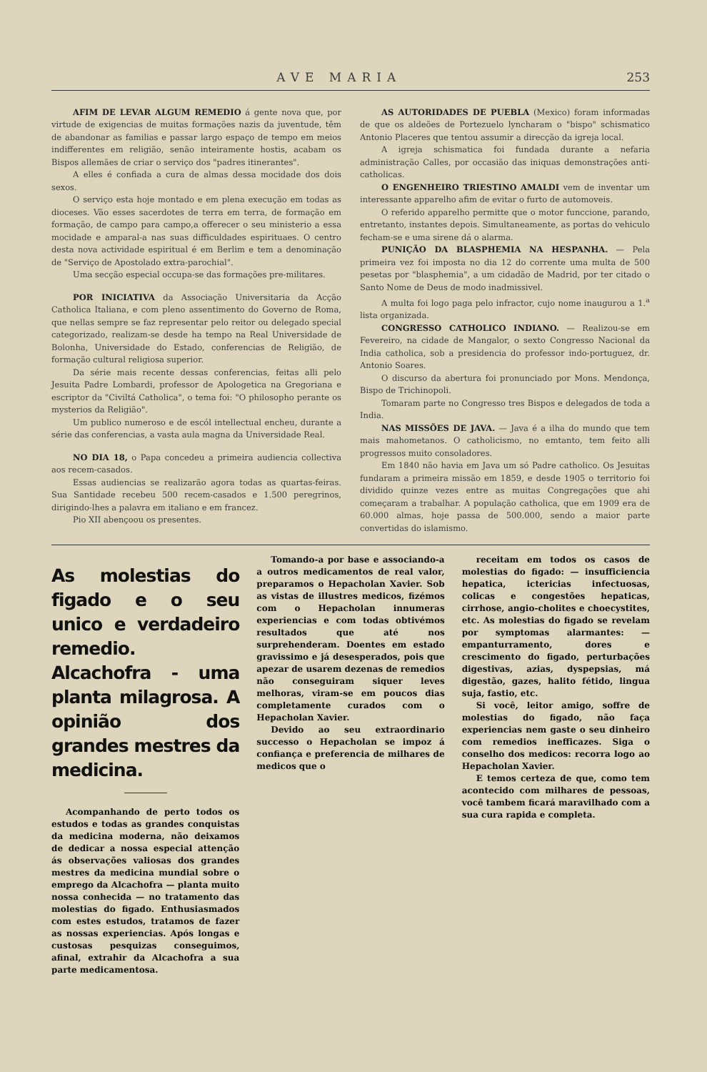AVE MARIA 253
AFIM DE LEVAR ALGUM REMEDIO á gente nova que, por virtude de exigencias de muitas formações nazis da juventude, têm de abandonar as familias e passar largo espaço de tempo em meios indifferentes em religião, senão inteiramente hostis, acabam os Bispos allemães de criar o serviço dos "padres itinerantes".
A elles é confiada a cura de almas dessa mocidade dos dois sexos.
O serviço esta hoje montado e em plena execução em todas as dioceses. Vão esses sacerdotes de terra em terra, de formação em formação, de campo para campo,a offerecer o seu ministerio a essa mocidade e amparal-a nas suas difficuldades espirituaes. O centro desta nova actividade espiritual é em Berlim e tem a denominação de "Serviço de Apostolado extra-parochial".
Uma secção especial occupa-se das formações pre-militares.
POR INICIATIVA da Associação Universitaria da Acção Catholica Italiana, e com pleno assentimento do Governo de Roma, que nellas sempre se faz representar pelo reitor ou delegado special categorizado, realizam-se desde ha tempo na Real Universidade de Bolonha, Universidade do Estado, conferencias de Religião, de formação cultural religiosa superior.
Da série mais recente dessas conferencias, feitas alli pelo Jesuita Padre Lombardi, professor de Apologetica na Gregoriana e escriptor da "Civiltá Catholica", o tema foi: "O philosopho perante os mysterios da Religião".
Um publico numeroso e de escól intellectual encheu, durante a série das conferencias, a vasta aula magna da Universidade Real.
NO DIA 18, o Papa concedeu a primeira audiencia collectiva aos recem-casados.
Essas audiencias se realizarão agora todas as quartas-feiras. Sua Santidade recebeu 500 recem-casados e 1.500 peregrinos, dirigindo-lhes a palavra em italiano e em francez.
Pio XII abençoou os presentes.
AS AUTORIDADES DE PUEBLA (Mexico) foram informadas de que os aldeões de Portezuelo lyncharam o "bispo" schismatico Antonio Placeres que tentou assumir a direcção da igreja local.
A igreja schismatica foi fundada durante a nefaria administração Calles, por occasião das iniquas demonstrações anti-catholicas.
O ENGENHEIRO TRIESTINO AMALDI vem de inventar um interessante apparelho afim de evitar o furto de automoveis.
O referido apparelho permitte que o motor funccione, parando, entretanto, instantes depois. Simultaneamente, as portas do vehiculo fecham-se e uma sirene dá o alarma.
PUNIÇÃO DA BLASPHEMIA NA HESPANHA. — Pela primeira vez foi imposta no dia 12 do corrente uma multa de 500 pesetas por "blasphemia", a um cidadão de Madrid, por ter citado o Santo Nome de Deus de modo inadmissivel.
A multa foi logo paga pelo infractor, cujo nome inaugurou a 1.<sup>a</sup> lista organizada.
CONGRESSO CATHOLICO INDIANO. — Realizou-se em Fevereiro, na cidade de Mangalor, o sexto Congresso Nacional da India catholica, sob a presidencia do professor indo-portuguez, dr. Antonio Soares.
O discurso da abertura foi pronunciado por Mons. Mendonça, Bispo de Trichinopoli.
Tomaram parte no Congresso tres Bispos e delegados de toda a India.
NAS MISSÕES DE JAVA. — Java é a ilha do mundo que tem mais mahometanos. O catholicismo, no emtanto, tem feito alli progressos muito consoladores.
Em 1840 não havia em Java um só Padre catholico. Os Jesuitas fundaram a primeira missão em 1859, e desde 1905 o territorio foi dividido quinze vezes entre as muitas Congregações que ahi começaram a trabalhar. A população catholica, que em 1909 era de 60.000 almas, hoje passa de 500.000, sendo a maior parte convertidas do islamismo.
As molestias do figado e o seu unico e verdadeiro remedio. Alcachofra - uma planta milagrosa. A opinião dos grandes mestres da medicina.
Acompanhando de perto todos os estudos e todas as grandes conquistas da medicina moderna, não deixamos de dedicar a nossa especial attenção ás observações valiosas dos grandes mestres da medicina mundial sobre o emprego da Alcachofra — planta muito nossa conhecida — no tratamento das molestias do figado. Enthusiasmados com estes estudos, tratamos de fazer as nossas experiencias. Após longas e custosas pesquizas conseguimos, afinal, extrahir da Alcachofra a sua parte medicamentosa.
Tomando-a por base e associando-a a outros medicamentos de real valor, preparamos o Hepacholan Xavier. Sob as vistas de illustres medicos, fizémos com o Hepacholan innumeras experiencias e com todas obtivémos resultados que até nos surprehenderam. Doentes em estado gravissimo e já desesperados, pois que apezar de usarem dezenas de remedios não conseguiram siquer leves melhoras, viram-se em poucos dias completamente curados com o Hepacholan Xavier.
Devido ao seu extraordinario successo o Hepacholan se impoz á confiança e preferencia de milhares de medicos que o
receitam em todos os casos de molestias do figado: — insufficiencia hepatica, ictericias infectuosas, colicas e congestões hepaticas, cirrhose, angio-cholites e choecystites, etc. As molestias do figado se revelam por symptomas alarmantes: — empanturramento, dores e crescimento do figado, perturbações digestivas, azias, dyspepsias, má digestão, gazes, halito fétido, lingua suja, fastio, etc.
Si você, leitor amigo, soffre de molestias do figado, não faça experiencias nem gaste o seu dinheiro com remedios inefficazes. Siga o conselho dos medicos: recorra logo ao Hepacholan Xavier.
E temos certeza de que, como tem acontecido com milhares de pessoas, você tambem ficará maravilhado com a sua cura rapida e completa.